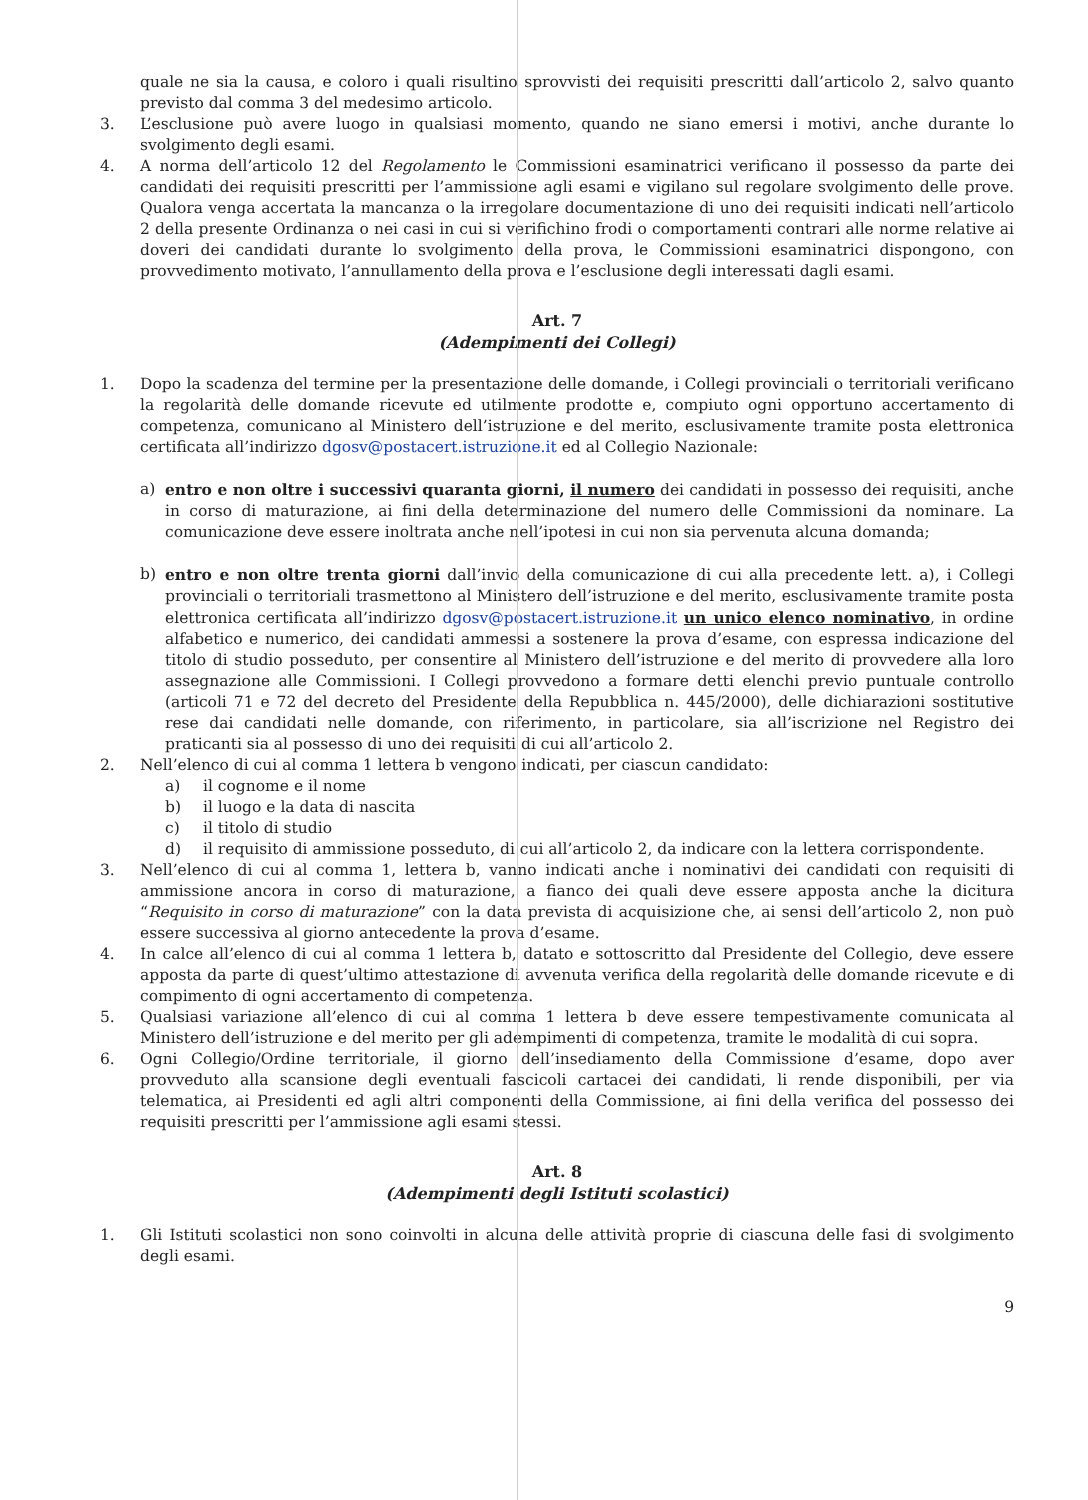quale ne sia la causa, e coloro i quali risultino sprovvisti dei requisiti prescritti dall’articolo 2, salvo quanto previsto dal comma 3 del medesimo articolo.
3. L’esclusione può avere luogo in qualsiasi momento, quando ne siano emersi i motivi, anche durante lo svolgimento degli esami.
4. A norma dell’articolo 12 del Regolamento le Commissioni esaminatrici verificano il possesso da parte dei candidati dei requisiti prescritti per l’ammissione agli esami e vigilano sul regolare svolgimento delle prove. Qualora venga accertata la mancanza o la irregolare documentazione di uno dei requisiti indicati nell’articolo 2 della presente Ordinanza o nei casi in cui si verifichino frodi o comportamenti contrari alle norme relative ai doveri dei candidati durante lo svolgimento della prova, le Commissioni esaminatrici dispongono, con provvedimento motivato, l’annullamento della prova e l’esclusione degli interessati dagli esami.
Art. 7
(Adempimenti dei Collegi)
1. Dopo la scadenza del termine per la presentazione delle domande, i Collegi provinciali o territoriali verificano la regolarità delle domande ricevute ed utilmente prodotte e, compiuto ogni opportuno accertamento di competenza, comunicano al Ministero dell’istruzione e del merito, esclusivamente tramite posta elettronica certificata all’indirizzo dgosv@postacert.istruzione.it ed al Collegio Nazionale:
a) entro e non oltre i successivi quaranta giorni, il numero dei candidati in possesso dei requisiti, anche in corso di maturazione, ai fini della determinazione del numero delle Commissioni da nominare. La comunicazione deve essere inoltrata anche nell’ipotesi in cui non sia pervenuta alcuna domanda;
b) entro e non oltre trenta giorni dall’invio della comunicazione di cui alla precedente lett. a), i Collegi provinciali o territoriali trasmettono al Ministero dell’istruzione e del merito, esclusivamente tramite posta elettronica certificata all’indirizzo dgosv@postacert.istruzione.it un unico elenco nominativo, in ordine alfabetico e numerico, dei candidati ammessi a sostenere la prova d’esame, con espressa indicazione del titolo di studio posseduto, per consentire al Ministero dell’istruzione e del merito di provvedere alla loro assegnazione alle Commissioni. I Collegi provvedono a formare detti elenchi previo puntuale controllo (articoli 71 e 72 del decreto del Presidente della Repubblica n. 445/2000), delle dichiarazioni sostitutive rese dai candidati nelle domande, con riferimento, in particolare, sia all’iscrizione nel Registro dei praticanti sia al possesso di uno dei requisiti di cui all’articolo 2.
2. Nell’elenco di cui al comma 1 lettera b vengono indicati, per ciascun candidato:
a) il cognome e il nome
b) il luogo e la data di nascita
c) il titolo di studio
d) il requisito di ammissione posseduto, di cui all’articolo 2, da indicare con la lettera corrispondente.
3. Nell’elenco di cui al comma 1, lettera b, vanno indicati anche i nominativi dei candidati con requisiti di ammissione ancora in corso di maturazione, a fianco dei quali deve essere apposta anche la dicitura “Requisito in corso di maturazione” con la data prevista di acquisizione che, ai sensi dell’articolo 2, non può essere successiva al giorno antecedente la prova d’esame.
4. In calce all’elenco di cui al comma 1 lettera b, datato e sottoscritto dal Presidente del Collegio, deve essere apposta da parte di quest’ultimo attestazione di avvenuta verifica della regolarità delle domande ricevute e di compimento di ogni accertamento di competenza.
5. Qualsiasi variazione all’elenco di cui al comma 1 lettera b deve essere tempestivamente comunicata al Ministero dell’istruzione e del merito per gli adempimenti di competenza, tramite le modalità di cui sopra.
6. Ogni Collegio/Ordine territoriale, il giorno dell’insediamento della Commissione d’esame, dopo aver provveduto alla scansione degli eventuali fascicoli cartacei dei candidati, li rende disponibili, per via telematica, ai Presidenti ed agli altri componenti della Commissione, ai fini della verifica del possesso dei requisiti prescritti per l’ammissione agli esami stessi.
Art. 8
(Adempimenti degli Istituti scolastici)
1. Gli Istituti scolastici non sono coinvolti in alcuna delle attività proprie di ciascuna delle fasi di svolgimento degli esami.
9